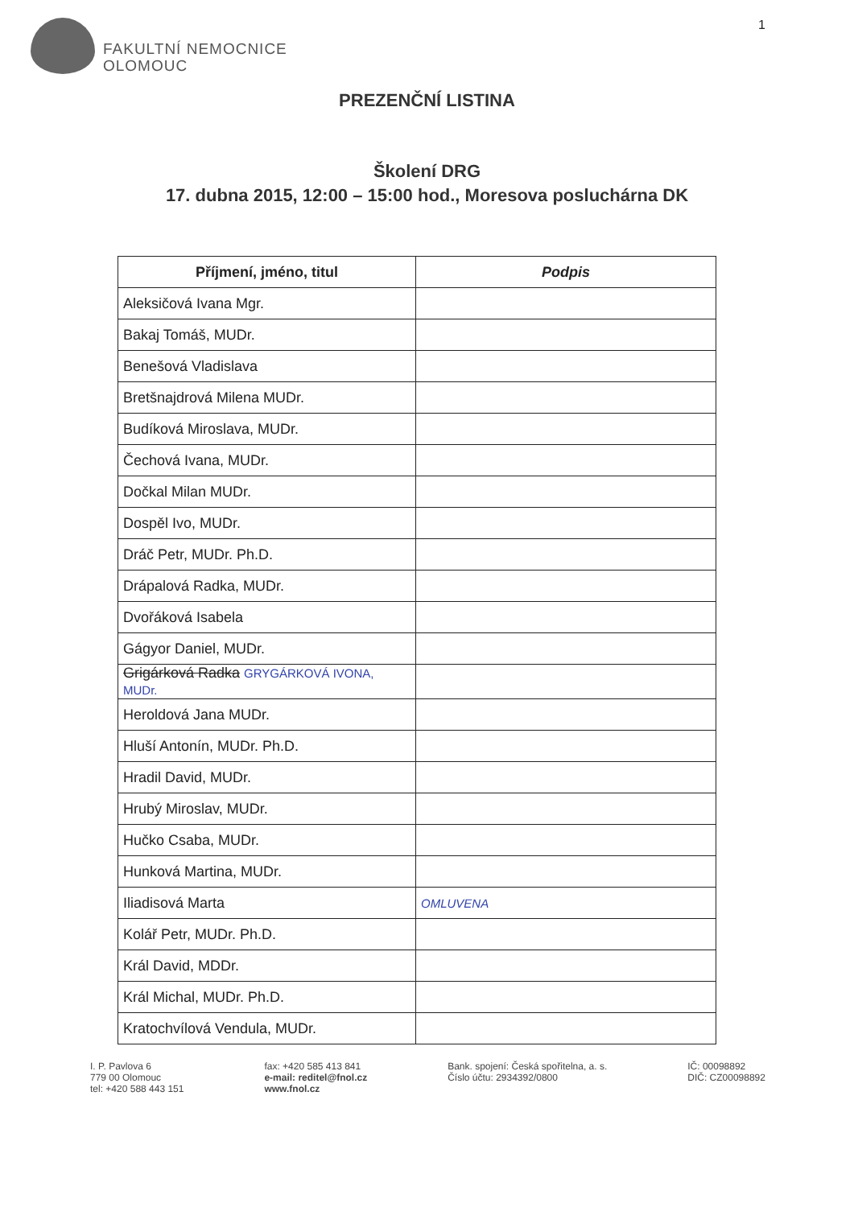FAKULTNÍ NEMOCNICE
OLOMOUC
1
PREZENČNÍ LISTINA
Školení DRG
17. dubna 2015, 12:00 – 15:00 hod., Moresova posluchárna DK
| Příjmení, jméno, titul | Podpis |
| --- | --- |
| Aleksičová Ivana Mgr. | |
| Bakaj Tomáš, MUDr. | |
| Benešová Vladislava | |
| Bretšnajdrová Milena MUDr. | |
| Budíková Miroslava, MUDr. | |
| Čechová Ivana, MUDr. | |
| Dočkal Milan MUDr. | |
| Dospěl Ivo, MUDr. | |
| Dráč Petr, MUDr. Ph.D. | |
| Drápalová Radka, MUDr. | |
| Dvořáková Isabela | |
| Gágyor Daniel, MUDr. | |
| Grigárková Radka GRYGÁRKOVÁ IVONA, MUDr. | |
| Heroldová Jana MUDr. | |
| Hluší Antonín, MUDr. Ph.D. | |
| Hradil David, MUDr. | |
| Hrubý Miroslav, MUDr. | |
| Hučko Csaba, MUDr. | |
| Hunková Martina, MUDr. | |
| Iliadisová Marta | OMLUVENA |
| Kolář Petr, MUDr. Ph.D. | |
| Král David, MDDr. | |
| Král Michal, MUDr. Ph.D. | |
| Kratochvílová Vendula, MUDr. | |
I. P. Pavlova 6
779 00 Olomouc
tel: +420 588 443 151
fax: +420 585 413 841
e-mail: reditel@fnol.cz
www.fnol.cz
Bank. spojení: Česká spořitelna, a. s.
Číslo účtu: 2934392/0800
IČ: 00098892
DIČ: CZ00098892